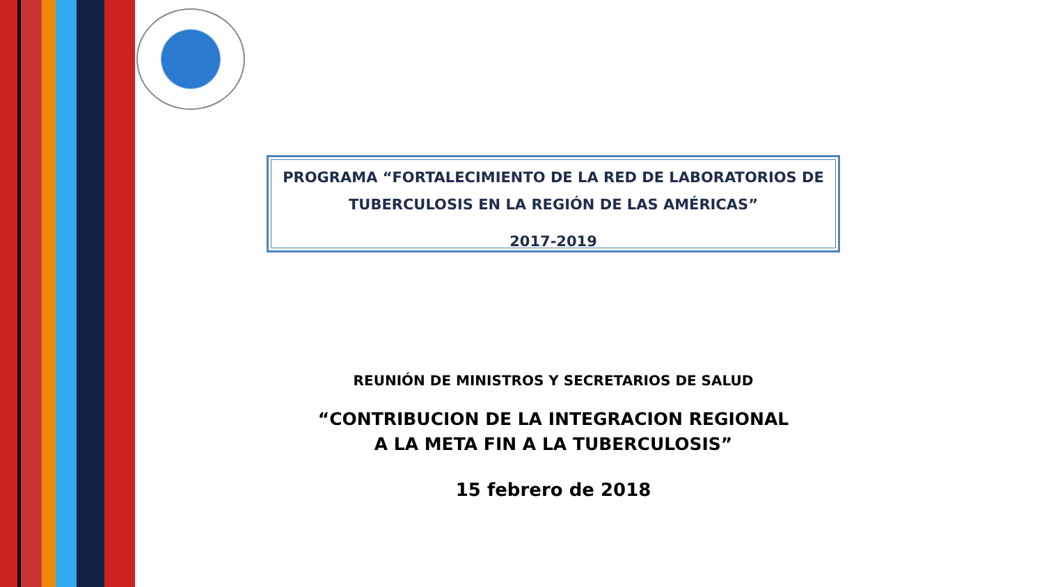PROGRAMA “FORTALECIMIENTO DE LA RED DE LABORATORIOS DE TUBERCULOSIS EN LA REGIÓN DE LAS AMÉRICAS”
2017-2019
REUNIÓN DE MINISTROS Y SECRETARIOS DE SALUD
“CONTRIBUCION DE LA INTEGRACION REGIONAL
A LA META FIN A LA TUBERCULOSIS”
15 febrero de 2018